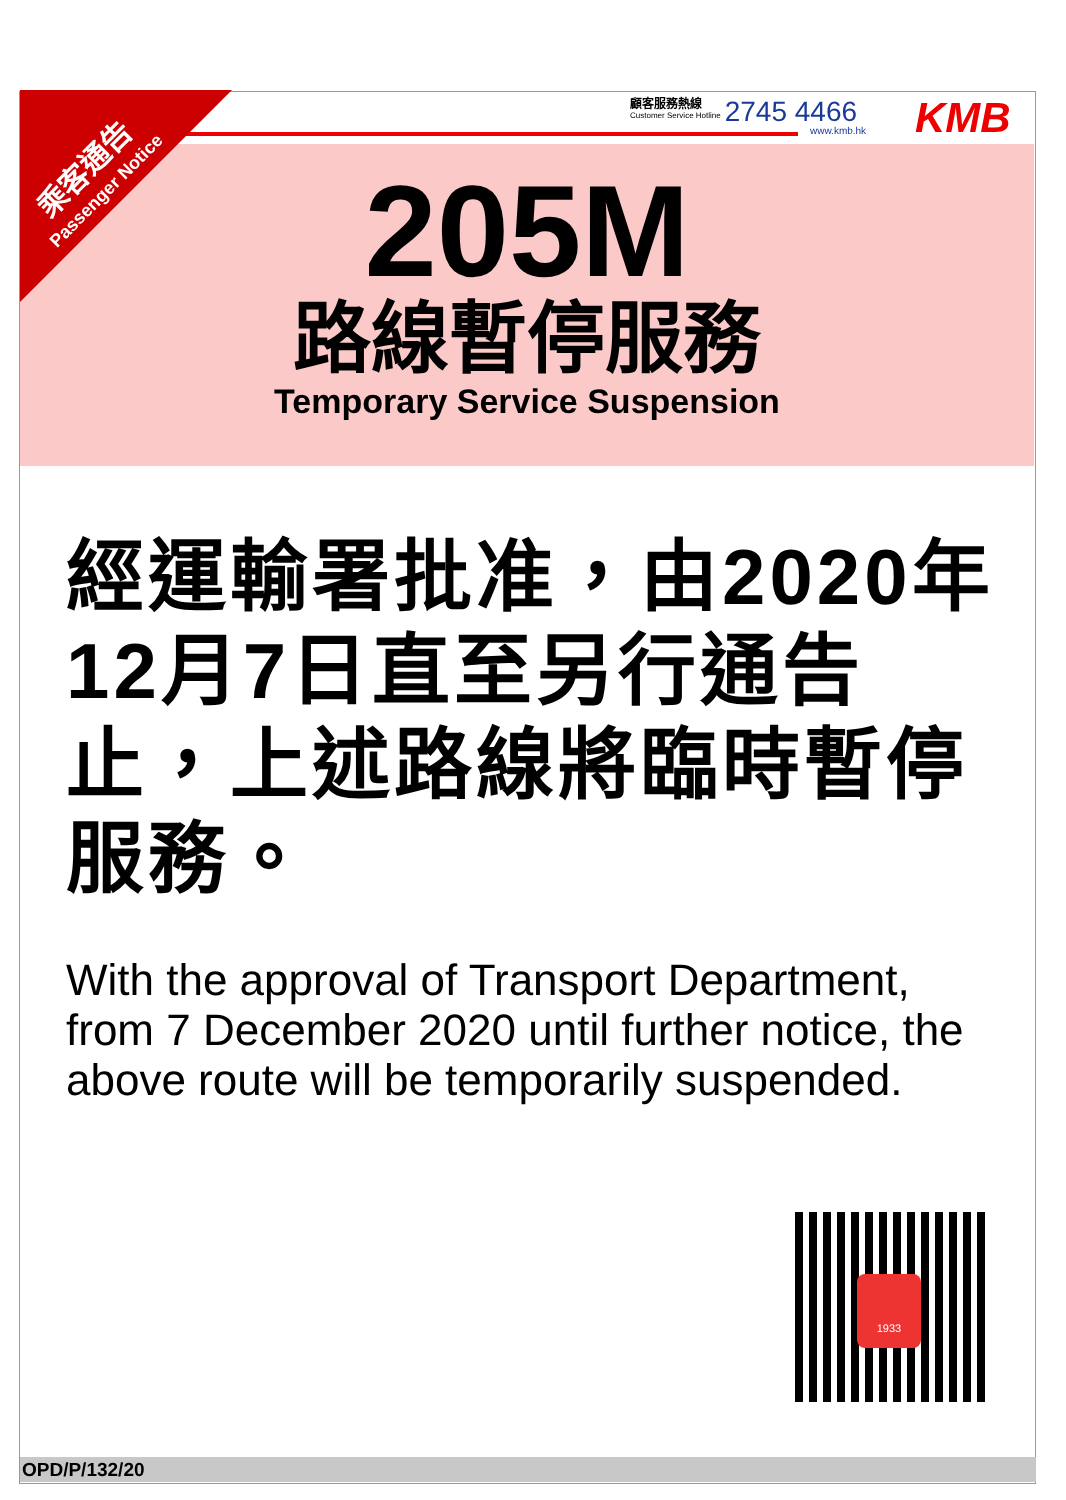顧客服務熱線
Customer Service Hotline
2745 4466
www.kmb.hk KMB
205M
路線暫停服務
Temporary Service Suspension
乘客通告
Passenger Notice
經運輸署批准，由2020年12月7日直至另行通告止，上述路線將臨時暫停服務。
With the approval of Transport Department, from 7 December 2020 until further notice, the above route will be temporarily suspended.
1933
OPD/P/132/20